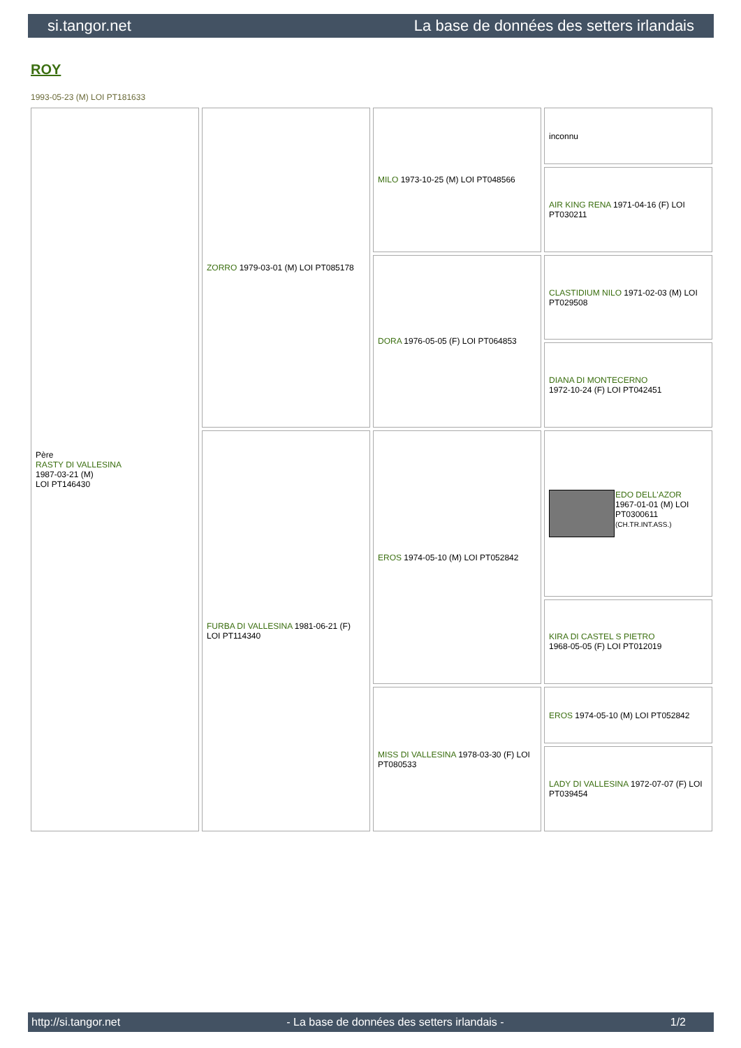si.tangor.net La base de données des setters irlandais
ROY
1993-05-23 (M) LOI PT181633
| Père RASTY DI VALLESINA 1987-03-21 (M) LOI PT146430 | ZORRO 1979-03-01 (M) LOI PT085178 | MILO 1973-10-25 (M) LOI PT048566 | inconnu |
| | | | AIR KING RENA 1971-04-16 (F) LOI PT030211 |
| | | DORA 1976-05-05 (F) LOI PT064853 | CLASTIDIUM NILO 1971-02-03 (M) LOI PT029508 |
| | | | DIANA DI MONTECERNO 1972-10-24 (F) LOI PT042451 |
| | FURBA DI VALLESINA 1981-06-21 (F) LOI PT114340 | EROS 1974-05-10 (M) LOI PT052842 | EDO DELL'AZOR 1967-01-01 (M) LOI PT0300611 (CH.TR.INT.ASS.) |
| | | | KIRA DI CASTEL S PIETRO 1968-05-05 (F) LOI PT012019 |
| | | MISS DI VALLESINA 1978-03-30 (F) LOI PT080533 | EROS 1974-05-10 (M) LOI PT052842 |
| | | | LADY DI VALLESINA 1972-07-07 (F) LOI PT039454 |
http://si.tangor.net - La base de données des setters irlandais - 1/2